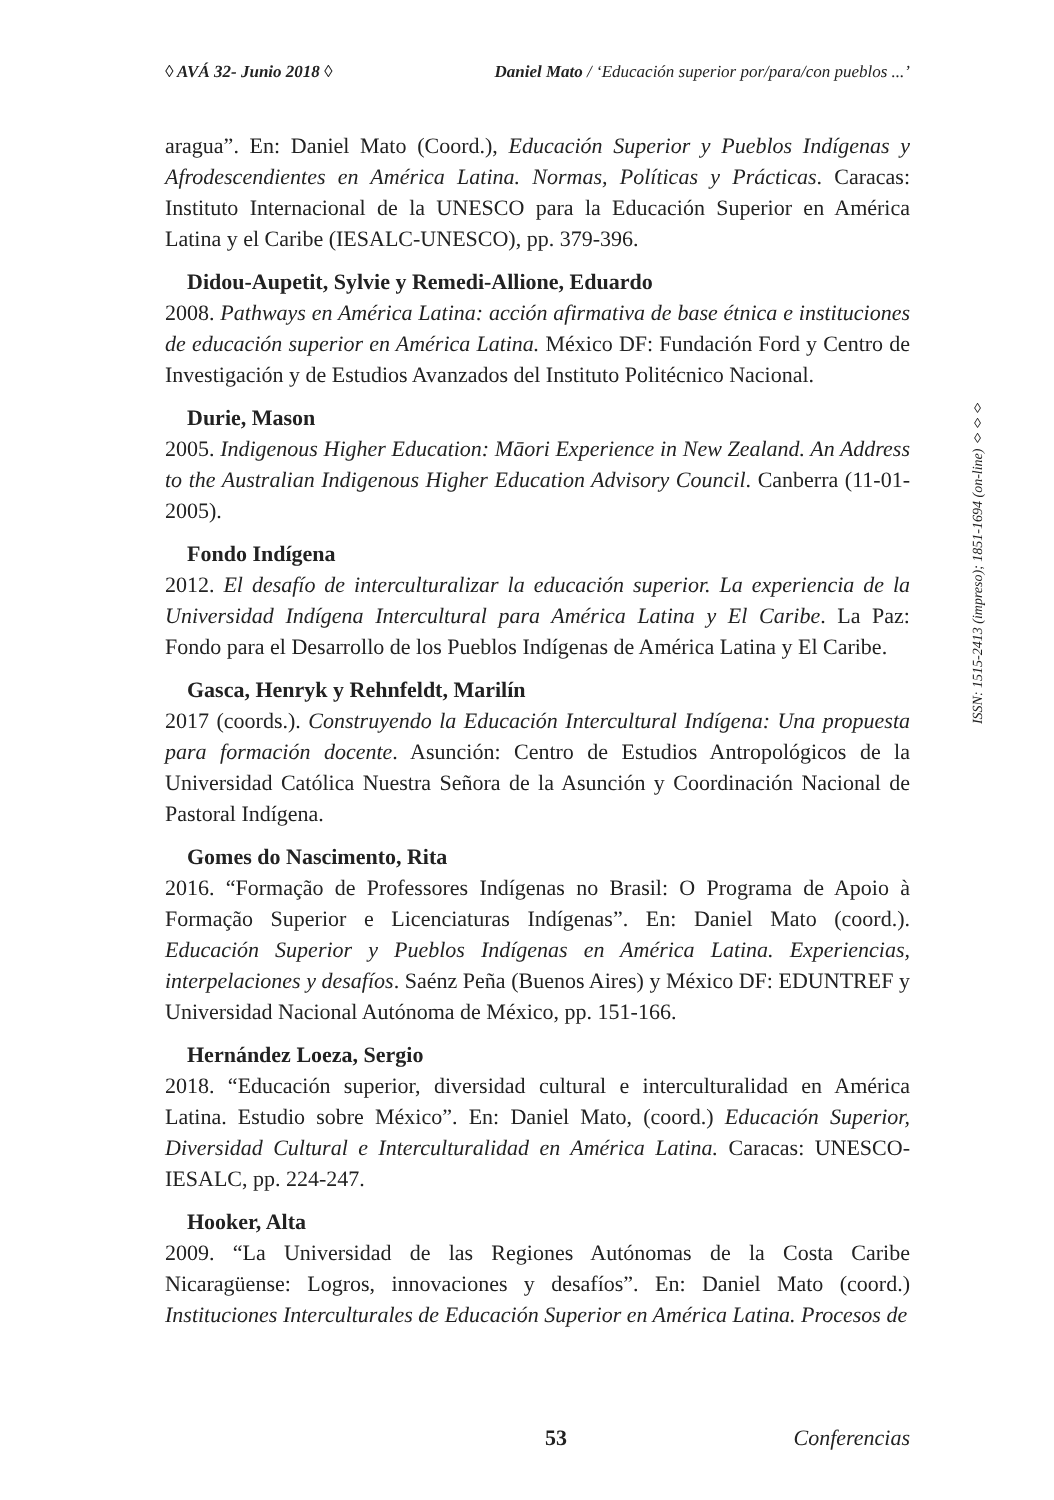◊ AVÁ 32- Junio 2018 ◊ Daniel Mato / ‘Educación superior por/para/con pueblos ...’
aragua”. En: Daniel Mato (Coord.), Educación Superior y Pueblos Indígenas y Afrodescendientes en América Latina. Normas, Políticas y Prácticas. Caracas: Instituto Internacional de la UNESCO para la Educación Superior en América Latina y el Caribe (IESALC-UNESCO), pp. 379-396.
Didou-Aupetit, Sylvie y Remedi-Allione, Eduardo
2008. Pathways en América Latina: acción afirmativa de base étnica e instituciones de educación superior en América Latina. México DF: Fundación Ford y Centro de Investigación y de Estudios Avanzados del Instituto Politécnico Nacional.
Durie, Mason
2005. Indigenous Higher Education: Māori Experience in New Zealand. An Address to the Australian Indigenous Higher Education Advisory Council. Canberra (11-01-2005).
Fondo Indígena
2012. El desafío de interculturalizar la educación superior. La experiencia de la Universidad Indígena Intercultural para América Latina y El Caribe. La Paz: Fondo para el Desarrollo de los Pueblos Indígenas de América Latina y El Caribe.
Gasca, Henryk y Rehnfeldt, Marilín
2017 (coords.). Construyendo la Educación Intercultural Indígena: Una propuesta para formación docente. Asunción: Centro de Estudios Antropológicos de la Universidad Católica Nuestra Señora de la Asunción y Coordinación Nacional de Pastoral Indígena.
Gomes do Nascimento, Rita
2016. “Formação de Professores Indígenas no Brasil: O Programa de Apoio à Formação Superior e Licenciaturas Indígenas”. En: Daniel Mato (coord.). Educación Superior y Pueblos Indígenas en América Latina. Experiencias, interpelaciones y desafíos. Saénz Peña (Buenos Aires) y México DF: EDUNTREF y Universidad Nacional Autónoma de México, pp. 151-166.
Hernández Loeza, Sergio
2018. “Educación superior, diversidad cultural e interculturalidad en América Latina. Estudio sobre México”. En: Daniel Mato, (coord.) Educación Superior, Diversidad Cultural e Interculturalidad en América Latina. Caracas: UNESCO-IESALC, pp. 224-247.
Hooker, Alta
2009. “La Universidad de las Regiones Autónomas de la Costa Caribe Nicaragüense: Logros, innovaciones y desafíos”. En: Daniel Mato (coord.) Instituciones Interculturales de Educación Superior en América Latina. Procesos de
ISSN: 1515-2413 (impreso); 1851-1694 (on-line) ◊◊◊
53 Conferencias